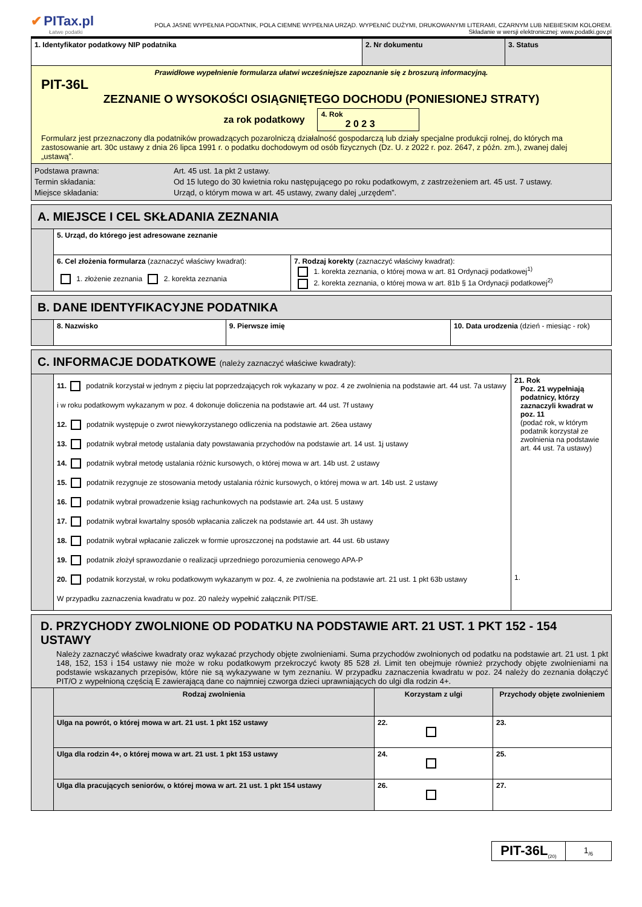✔ PITax.pl
Łatwe podatki
POLA JASNE WYPEŁNIA PODATNIK, POLA CIEMNE WYPEŁNIA URZĄD. WYPEŁNIĆ DUŻYMI, DRUKOWANYMI LITERAMI, CZARNYM LUB NIEBIESKIM KOLOREM.
Składanie w wersji elektronicznej: www.podatki.gov.pl
| 1. Identyfikator podatkowy NIP podatnika | 2. Nr dokumentu | 3. Status |
| Prawidłowe wypełnienie formularza ułatwi wcześniejsze zapoznanie się z broszurą informacyjną. PIT-36L ZEZNANIE O WYSOKOŚCI OSIĄGNIĘTEGO DOCHODU (PONIESIONEJ STRATY) za rok podatkowy 4. Rok 2 0 2 3 Formularz jest przeznaczony dla podatników prowadzących pozarolniczą działalność gospodarczą lub działy specjalne produkcji rolnej, do których ma zastosowanie art. 30c ustawy z dnia 26 lipca 1991 r. o podatku dochodowym od osób fizycznych (Dz. U. z 2022 r. poz. 2647, z późn. zm.), zwanej dalej „ustawą”. | | |
| Podstawa prawna: Art. 45 ust. 1a pkt 2 ustawy. Termin składania: Od 15 lutego do 30 kwietnia roku następującego po roku podatkowym, z zastrzeżeniem art. 45 ust. 7 ustawy. Miejsce składania: Urząd, o którym mowa w art. 45 ustawy, zwany dalej „urzędem”. | | |
| A. MIEJSCE I CEL SKŁADANIA ZEZNANIA | | |
| | 5. Urząd, do którego jest adresowane zeznanie | |
| | 6. Cel złożenia formularza (zaznaczyć właściwy kwadrat): 1. złożenie zeznania 2. korekta zeznania | 7. Rodzaj korekty (zaznaczyć właściwy kwadrat): 1. korekta zeznania, o której mowa w art. 81 Ordynacji podatkowej<sup>1)</sup> 2. korekta zeznania, o której mowa w art. 81b § 1a Ordynacji podatkowej<sup>2)</sup> |
| B. DANE IDENTYFIKACYJNE PODATNIKA | | | |
| | 8. Nazwisko | 9. Pierwsze imię | 10. Data urodzenia (dzień - miesiąc - rok) |
| C. INFORMACJE DODATKOWE (należy zaznaczyć właściwe kwadraty): | | |
| | 11. podatnik korzystał w jednym z pięciu lat poprzedzających rok wykazany w poz. 4 ze zwolnienia na podstawie art. 44 ust. 7a ustawy i w roku podatkowym wykazanym w poz. 4 dokonuje doliczenia na podstawie art. 44 ust. 7f ustawy 12. podatnik występuje o zwrot niewykorzystanego odliczenia na podstawie art. 26ea ustawy 13. podatnik wybrał metodę ustalania daty powstawania przychodów na podstawie art. 14 ust. 1j ustawy 14. podatnik wybrał metodę ustalania różnic kursowych, o której mowa w art. 14b ust. 2 ustawy 15. podatnik rezygnuje ze stosowania metody ustalania różnic kursowych, o której mowa w art. 14b ust. 2 ustawy 16. podatnik wybrał prowadzenie ksiąg rachunkowych na podstawie art. 24a ust. 5 ustawy 17. podatnik wybrał kwartalny sposób wpłacania zaliczek na podstawie art. 44 ust. 3h ustawy 18. podatnik wybrał wpłacanie zaliczek w formie uproszczonej na podstawie art. 44 ust. 6b ustawy 19. podatnik złożył sprawozdanie o realizacji uprzedniego porozumienia cenowego APA-P 20. podatnik korzystał, w roku podatkowym wykazanym w poz. 4, ze zwolnienia na podstawie art. 21 ust. 1 pkt 63b ustawy W przypadku zaznaczenia kwadratu w poz. 20 należy wypełnić załącznik PIT/SE. | 21. Rok Poz. 21 wypełniają podatnicy, którzy zaznaczyli kwadrat w poz. 11 (podać rok, w którym podatnik korzystał ze zwolnienia na podstawie art. 44 ust. 7a ustawy) 1. |
| D. PRZYCHODY ZWOLNIONE OD PODATKU NA PODSTAWIE ART. 21 UST. 1 PKT 152 - 154 USTAWY Należy zaznaczyć właściwe kwadraty oraz wykazać przychody objęte zwolnieniami. Suma przychodów zwolnionych od podatku na podstawie art. 21 ust. 1 pkt 148, 152, 153 i 154 ustawy nie może w roku podatkowym przekroczyć kwoty 85 528 zł. Limit ten obejmuje również przychody objęte zwolnieniami na podstawie wskazanych przepisów, które nie są wykazywane w tym zeznaniu. W przypadku zaznaczenia kwadratu w poz. 24 należy do zeznania dołączyć PIT/O z wypełnioną częścią E zawierającą dane co najmniej czworga dzieci uprawniających do ulgi dla rodzin 4+. | | | |
| | Rodzaj zwolnienia | Korzystam z ulgi | Przychody objęte zwolnieniem |
| | Ulga na powrót, o której mowa w art. 21 ust. 1 pkt 152 ustawy | 22. | 23. |
| | Ulga dla rodzin 4+, o której mowa w art. 21 ust. 1 pkt 153 ustawy | 24. | 25. |
| | Ulga dla pracujących seniorów, o której mowa w art. 21 ust. 1 pkt 154 ustawy | 26. | 27. |
PIT-36L<sub>(20)</sub>
1<sub>/6</sub>